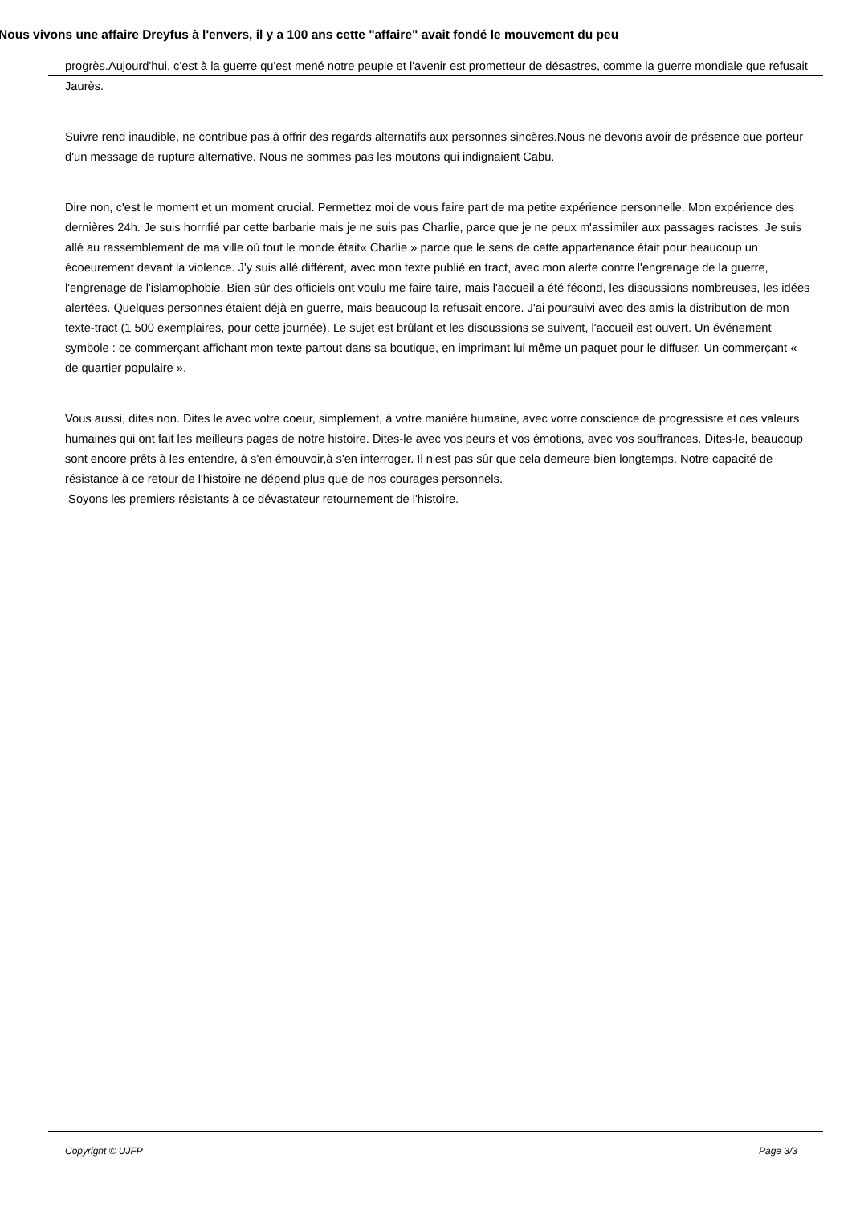Nous vivons une affaire Dreyfus à l'envers, il y a 100 ans cette "affaire" avait fondé le mouvement du peu
progrès.Aujourd'hui, c'est à la guerre qu'est mené notre peuple et l'avenir est prometteur de désastres, comme la guerre mondiale que refusait Jaurès.
Suivre rend inaudible, ne contribue pas à offrir des regards alternatifs aux personnes sincères.Nous ne devons avoir de présence que porteur d'un message de rupture alternative. Nous ne sommes pas les moutons qui indignaient Cabu.
Dire non, c'est le moment et un moment crucial. Permettez moi de vous faire part de ma petite expérience personnelle. Mon expérience des dernières 24h. Je suis horrifié par cette barbarie mais je ne suis pas Charlie, parce que je ne peux m'assimiler aux passages racistes. Je suis allé au rassemblement de ma ville où tout le monde était« Charlie » parce que le sens de cette appartenance était pour beaucoup un écoeurement devant la violence. J'y suis allé différent, avec mon texte publié en tract, avec mon alerte contre l'engrenage de la guerre, l'engrenage de l'islamophobie. Bien sûr des officiels ont voulu me faire taire, mais l'accueil a été fécond, les discussions nombreuses, les idées alertées. Quelques personnes étaient déjà en guerre, mais beaucoup la refusait encore. J'ai poursuivi avec des amis la distribution de mon texte-tract (1 500 exemplaires, pour cette journée). Le sujet est brûlant et les discussions se suivent, l'accueil est ouvert. Un événement symbole : ce commerçant affichant mon texte partout dans sa boutique, en imprimant lui même un paquet pour le diffuser. Un commerçant « de quartier populaire ».
Vous aussi, dites non. Dites le avec votre coeur, simplement, à votre manière humaine, avec votre conscience de progressiste et ces valeurs humaines qui ont fait les meilleurs pages de notre histoire. Dites-le avec vos peurs et vos émotions, avec vos souffrances. Dites-le, beaucoup sont encore prêts à les entendre, à s'en émouvoir,à s'en interroger. Il n'est pas sûr que cela demeure bien longtemps. Notre capacité de résistance à ce retour de l'histoire ne dépend plus que de nos courages personnels.
Soyons les premiers résistants à ce dévastateur retournement de l'histoire.
Copyright © UJFP Page 3/3